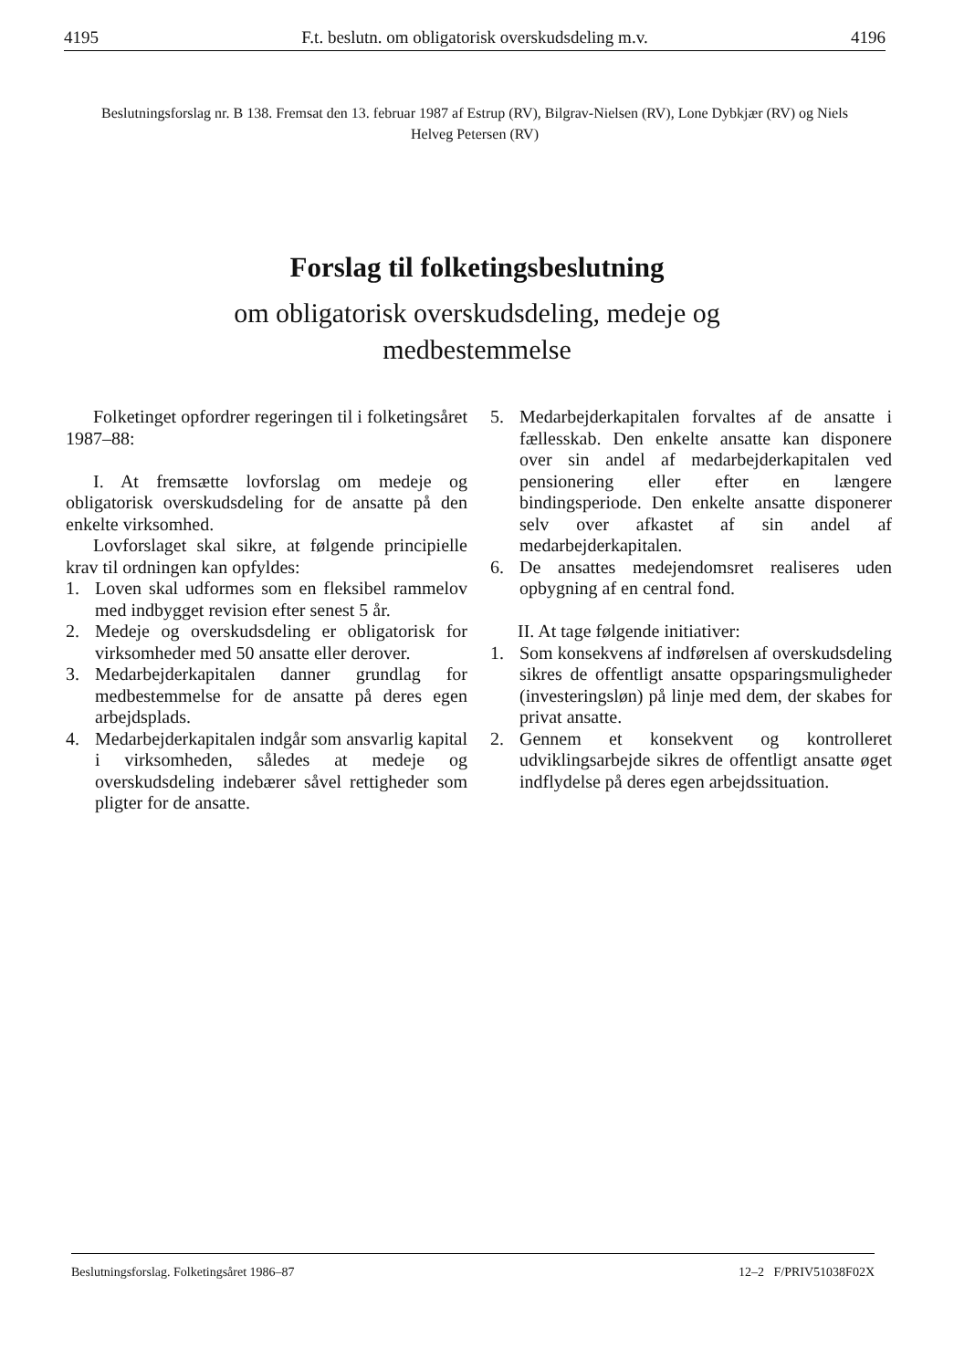4195 F.t. beslutn. om obligatorisk overskudsdeling m.v. 4196
Beslutningsforslag nr. B 138. Fremsat den 13. februar 1987 af Estrup (RV), Bilgrav-Nielsen (RV), Lone Dybkjær (RV) og Niels Helveg Petersen (RV)
Forslag til folketingsbeslutning
om obligatorisk overskudsdeling, medeje og
medbestemmelse
Folketinget opfordrer regeringen til i folketingsåret 1987–88:
I. At fremsætte lovforslag om medeje og obligatorisk overskudsdeling for de ansatte på den enkelte virksomhed.
Lovforslaget skal sikre, at følgende principielle krav til ordningen kan opfyldes:
1. Loven skal udformes som en fleksibel rammelov med indbygget revision efter senest 5 år.
2. Medeje og overskudsdeling er obligatorisk for virksomheder med 50 ansatte eller derover.
3. Medarbejderkapitalen danner grundlag for medbestemmelse for de ansatte på deres egen arbejdsplads.
4. Medarbejderkapitalen indgår som ansvarlig kapital i virksomheden, således at medeje og overskudsdeling indebærer såvel rettigheder som pligter for de ansatte.
5. Medarbejderkapitalen forvaltes af de ansatte i fællesskab. Den enkelte ansatte kan disponere over sin andel af medarbejderkapitalen ved pensionering eller efter en længere bindingsperiode. Den enkelte ansatte disponerer selv over afkastet af sin andel af medarbejderkapitalen.
6. De ansattes medejendomsret realiseres uden opbygning af en central fond.
II. At tage følgende initiativer:
1. Som konsekvens af indførelsen af overskudsdeling sikres de offentligt ansatte opsparingsmuligheder (investeringsløn) på linje med dem, der skabes for privat ansatte.
2. Gennem et konsekvent og kontrolleret udviklingsarbejde sikres de offentligt ansatte øget indflydelse på deres egen arbejdssituation.
Beslutningsforslag. Folketingsåret 1986–87
12–2 F/PRIV51038F02X